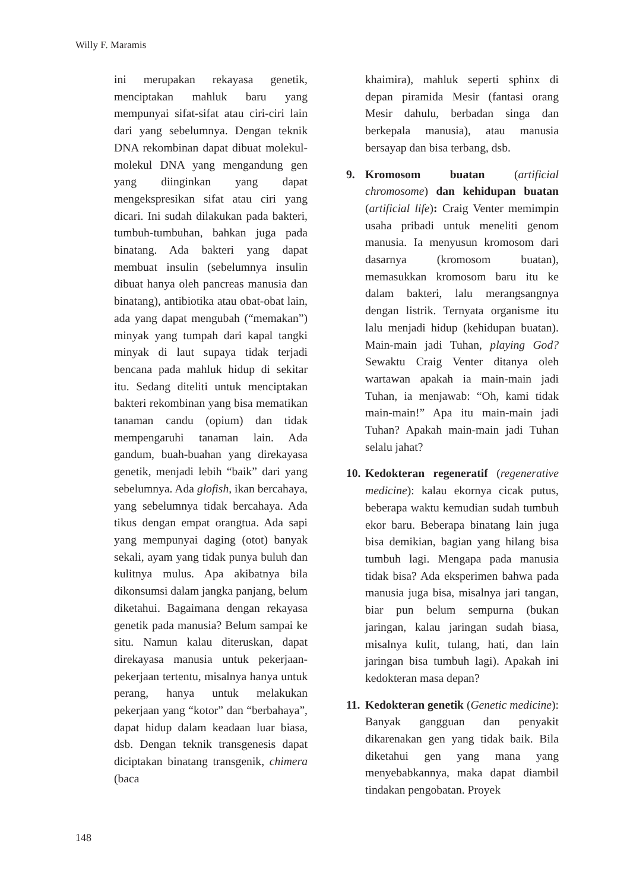Willy F. Maramis
ini merupakan rekayasa genetik, menciptakan mahluk baru yang mempunyai sifat-sifat atau ciri-ciri lain dari yang sebelumnya. Dengan teknik DNA rekombinan dapat dibuat molekul-molekul DNA yang mengandung gen yang diinginkan yang dapat mengekspresikan sifat atau ciri yang dicari. Ini sudah dilakukan pada bakteri, tumbuh-tumbuhan, bahkan juga pada binatang. Ada bakteri yang dapat membuat insulin (sebelumnya insulin dibuat hanya oleh pancreas manusia dan binatang), antibiotika atau obat-obat lain, ada yang dapat mengubah (“memakan”) minyak yang tumpah dari kapal tangki minyak di laut supaya tidak terjadi bencana pada mahluk hidup di sekitar itu. Sedang diteliti untuk menciptakan bakteri rekombinan yang bisa mematikan tanaman candu (opium) dan tidak mempengaruhi tanaman lain. Ada gandum, buah-buahan yang direkayasa genetik, menjadi lebih “baik” dari yang sebelumnya. Ada glofish, ikan bercahaya, yang sebelumnya tidak bercahaya. Ada tikus dengan empat orangtua. Ada sapi yang mempunyai daging (otot) banyak sekali, ayam yang tidak punya buluh dan kulitnya mulus. Apa akibatnya bila dikonsumsi dalam jangka panjang, belum diketahui. Bagaimana dengan rekayasa genetik pada manusia? Belum sampai ke situ. Namun kalau diteruskan, dapat direkayasa manusia untuk pekerjaan-pekerjaan tertentu, misalnya hanya untuk perang, hanya untuk melakukan pekerjaan yang “kotor” dan “berbahaya”, dapat hidup dalam keadaan luar biasa, dsb. Dengan teknik transgenesis dapat diciptakan binatang transgenik, chimera (baca
khaimira), mahluk seperti sphinx di depan piramida Mesir (fantasi orang Mesir dahulu, berbadan singa dan berkepala manusia), atau manusia bersayap dan bisa terbang, dsb.
9. Kromosom buatan (artificial chromosome) dan kehidupan buatan (artificial life): Craig Venter memimpin usaha pribadi untuk meneliti genom manusia. Ia menyusun kromosom dari dasarnya (kromosom buatan), memasukkan kromosom baru itu ke dalam bakteri, lalu merangsangnya dengan listrik. Ternyata organisme itu lalu menjadi hidup (kehidupan buatan). Main-main jadi Tuhan, playing God? Sewaktu Craig Venter ditanya oleh wartawan apakah ia main-main jadi Tuhan, ia menjawab: “Oh, kami tidak main-main!” Apa itu main-main jadi Tuhan? Apakah main-main jadi Tuhan selalu jahat?
10. Kedokteran regeneratif (regenerative medicine): kalau ekornya cicak putus, beberapa waktu kemudian sudah tumbuh ekor baru. Beberapa binatang lain juga bisa demikian, bagian yang hilang bisa tumbuh lagi. Mengapa pada manusia tidak bisa? Ada eksperimen bahwa pada manusia juga bisa, misalnya jari tangan, biar pun belum sempurna (bukan jaringan, kalau jaringan sudah biasa, misalnya kulit, tulang, hati, dan lain jaringan bisa tumbuh lagi). Apakah ini kedokteran masa depan?
11. Kedokteran genetik (Genetic medicine): Banyak gangguan dan penyakit dikarenakan gen yang tidak baik. Bila diketahui gen yang mana yang menyebabkannya, maka dapat diambil tindakan pengobatan. Proyek
148